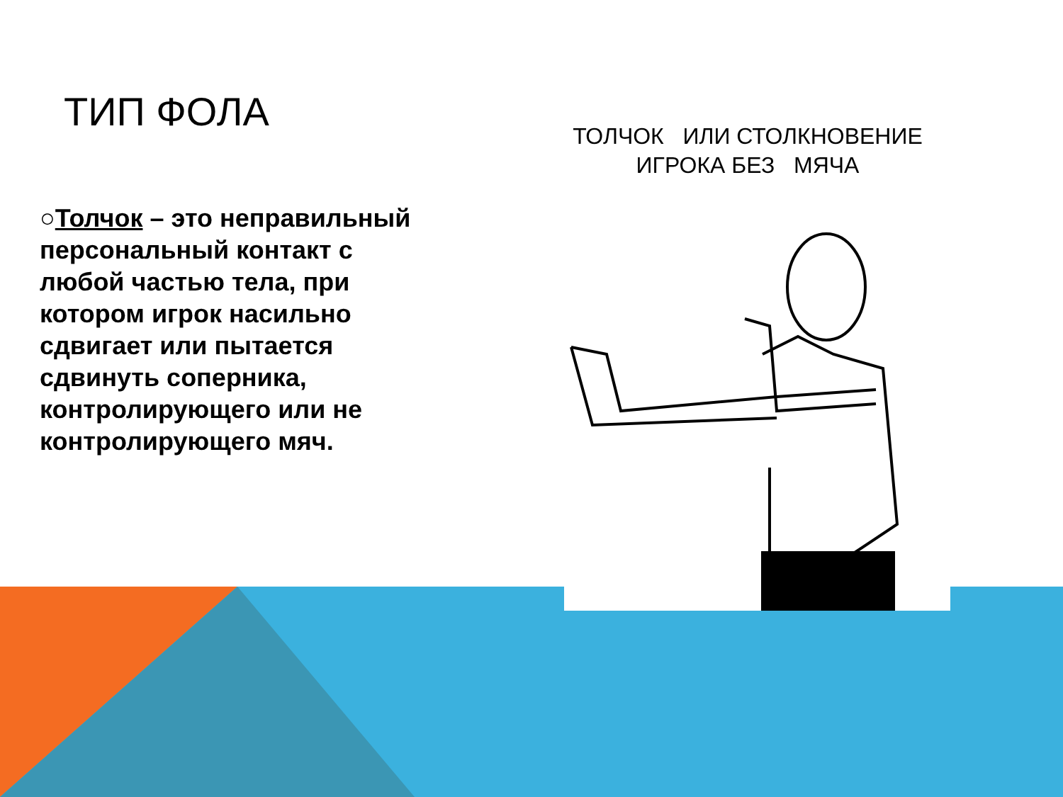ТИП ФОЛА
ТОЛЧОК ИЛИ СТОЛКНОВЕНИЕ
ИГРОКА БЕЗ МЯЧА
○Толчок – это неправильный персональный контакт с любой частью тела, при котором игрок насильно сдвигает или пытается сдвинуть соперника, контролирующего или не контролирующего мяч.